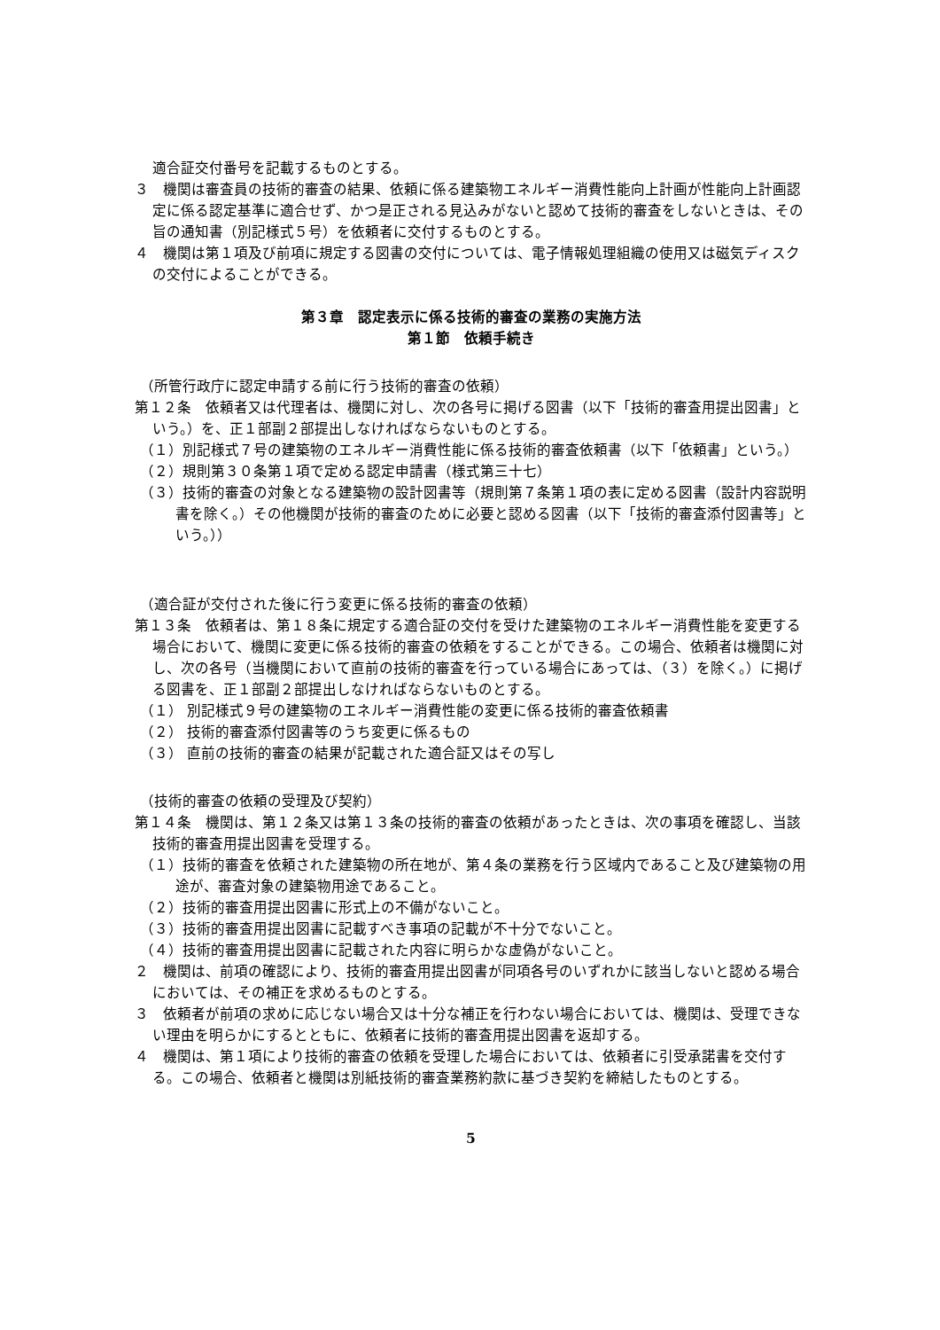適合証交付番号を記載するものとする。
３　機関は審査員の技術的審査の結果、依頼に係る建築物エネルギー消費性能向上計画が性能向上計画認定に係る認定基準に適合せず、かつ是正される見込みがないと認めて技術的審査をしないときは、その旨の通知書（別記様式５号）を依頼者に交付するものとする。
４　機関は第１項及び前項に規定する図書の交付については、電子情報処理組織の使用又は磁気ディスクの交付によることができる。
第３章　認定表示に係る技術的審査の業務の実施方法
第１節　依頼手続き
（所管行政庁に認定申請する前に行う技術的審査の依頼）
第１２条　依頼者又は代理者は、機関に対し、次の各号に掲げる図書（以下「技術的審査用提出図書」という。）を、正１部副２部提出しなければならないものとする。
（１）別記様式７号の建築物のエネルギー消費性能に係る技術的審査依頼書（以下「依頼書」という。）
（２）規則第３０条第１項で定める認定申請書（様式第三十七）
（３）技術的審査の対象となる建築物の設計図書等（規則第７条第１項の表に定める図書（設計内容説明書を除く。）その他機関が技術的審査のために必要と認める図書（以下「技術的審査添付図書等」という。））
（適合証が交付された後に行う変更に係る技術的審査の依頼）
第１３条　依頼者は、第１８条に規定する適合証の交付を受けた建築物のエネルギー消費性能を変更する場合において、機関に変更に係る技術的審査の依頼をすることができる。この場合、依頼者は機関に対し、次の各号（当機関において直前の技術的審査を行っている場合にあっては、（３）を除く。）に掲げる図書を、正１部副２部提出しなければならないものとする。
（１） 別記様式９号の建築物のエネルギー消費性能の変更に係る技術的審査依頼書
（２） 技術的審査添付図書等のうち変更に係るもの
（３） 直前の技術的審査の結果が記載された適合証又はその写し
（技術的審査の依頼の受理及び契約）
第１４条　機関は、第１２条又は第１３条の技術的審査の依頼があったときは、次の事項を確認し、当該技術的審査用提出図書を受理する。
（１）技術的審査を依頼された建築物の所在地が、第４条の業務を行う区域内であること及び建築物の用途が、審査対象の建築物用途であること。
（２）技術的審査用提出図書に形式上の不備がないこと。
（３）技術的審査用提出図書に記載すべき事項の記載が不十分でないこと。
（４）技術的審査用提出図書に記載された内容に明らかな虚偽がないこと。
２　機関は、前項の確認により、技術的審査用提出図書が同項各号のいずれかに該当しないと認める場合においては、その補正を求めるものとする。
３　依頼者が前項の求めに応じない場合又は十分な補正を行わない場合においては、機関は、受理できない理由を明らかにするとともに、依頼者に技術的審査用提出図書を返却する。
４　機関は、第１項により技術的審査の依頼を受理した場合においては、依頼者に引受承諾書を交付する。この場合、依頼者と機関は別紙技術的審査業務約款に基づき契約を締結したものとする。
5